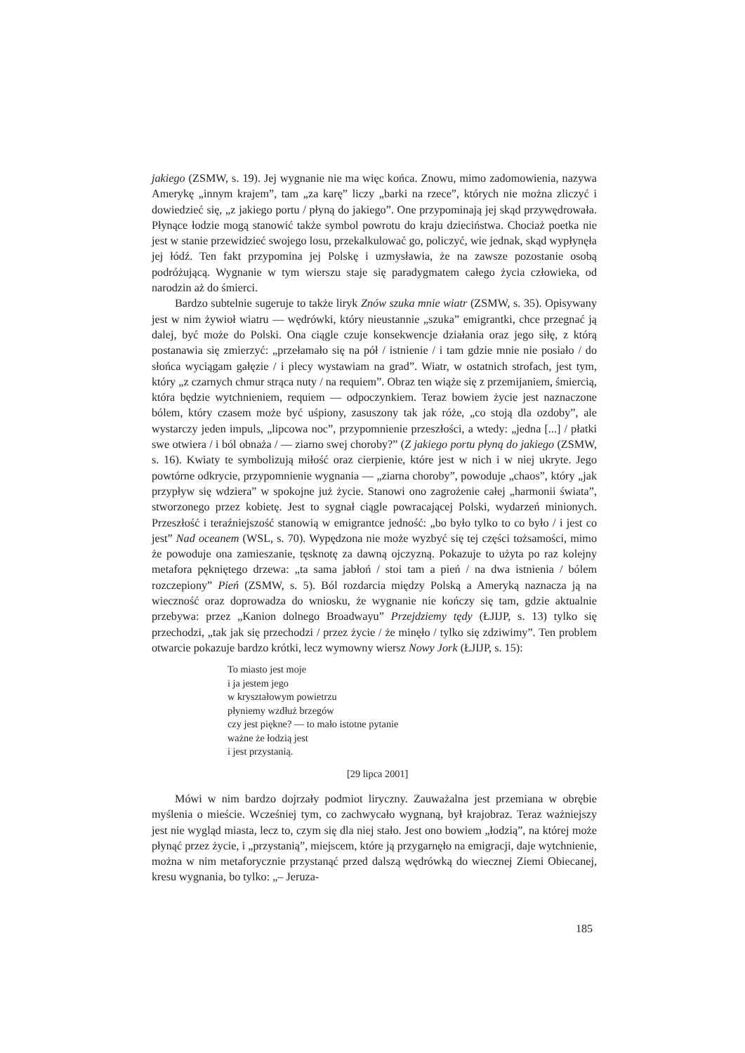jakiego (ZSMW, s. 19). Jej wygnanie nie ma więc końca. Znowu, mimo zadomowienia, nazywa Amerykę „innym krajem”, tam „za karę” liczy „barki na rzece”, których nie można zliczyć i dowiedzieć się, „z jakiego portu / płyną do jakiego”. One przypominają jej skąd przywędrowała. Płynące łodzie mogą stanowić także symbol powrotu do kraju dzieciństwa. Chociaż poetka nie jest w stanie przewidzieć swojego losu, przekalkulować go, policzyć, wie jednak, skąd wypłynęła jej łódź. Ten fakt przypomina jej Polskę i uzmysławia, że na zawsze pozostanie osobą podróżującą. Wygnanie w tym wierszu staje się paradygmatem całego życia człowieka, od narodzin aż do śmierci.
Bardzo subtelnie sugeruje to także liryk Znów szuka mnie wiatr (ZSMW, s. 35). Opisywany jest w nim żywioł wiatru — wędrówki, który nieustannie „szuka” emigrantki, chce przegnać ją dalej, być może do Polski. Ona ciągle czuje konsekwencje działania oraz jego siłę, z którą postanawia się zmierzyć: „przełamało się na pół / istnienie / i tam gdzie mnie nie posiało / do słońca wyciągam gałęzie / i plecy wystawiam na grad”. Wiatr, w ostatnich strofach, jest tym, który „z czarnych chmur strąca nuty / na requiem”. Obraz ten wiąże się z przemijaniem, śmiercią, która będzie wytchnieniem, requiem — odpoczynkiem. Teraz bowiem życie jest naznaczone bólem, który czasem może być uśpiony, zasuszony tak jak róże, „co stoją dla ozdoby”, ale wystarczy jeden impuls, „lipcowa noc”, przypomnienie przeszłości, a wtedy: „jedna [...] / płatki swe otwiera / i ból obnaża / — ziarno swej choroby?” (Z jakiego portu płyną do jakiego (ZSMW, s. 16). Kwiaty te symbolizują miłość oraz cierpienie, które jest w nich i w niej ukryte. Jego powtórne odkrycie, przypomnienie wygnania — „ziarna choroby”, powoduje „chaos”, który „jak przypływ się wdziera” w spokojne już życie. Stanowi ono zagrożenie całej „harmonii świata”, stworzonego przez kobietę. Jest to sygnał ciągle powracającej Polski, wydarzeń minionych. Przeszłość i teraźniejszość stanowią w emigrantce jedność: „bo było tylko to co było / i jest co jest” Nad oceanem (WSL, s. 70). Wypędzona nie może wyzbyć się tej części tożsamości, mimo że powoduje ona zamieszanie, tęsknotę za dawną ojczyzną. Pokazuje to użyta po raz kolejny metafora pękniętego drzewa: „ta sama jabłoń / stoi tam a pień / na dwa istnienia / bólem rozczepiony” Pień (ZSMW, s. 5). Ból rozdarcia między Polską a Ameryką naznacza ją na wieczność oraz doprowadza do wniosku, że wygnanie nie kończy się tam, gdzie aktualnie przebywa: przez „Kanion dolnego Broadwayu” Przejdziemy tędy (ŁJIJP, s. 13) tylko się przechodzi, „tak jak się przechodzi / przez życie / że minęło / tylko się zdziwimy”. Ten problem otwarcie pokazuje bardzo krótki, lecz wymowny wiersz Nowy Jork (ŁJIJP, s. 15):
To miasto jest moje
i ja jestem jego
w kryształowym powietrzu
płyniemy wzdłuż brzegów
czy jest piękne? — to mało istotne pytanie
ważne że łodzią jest
i jest przystanią.
[29 lipca 2001]
Mówi w nim bardzo dojrzały podmiot liryczny. Zauważalna jest przemiana w obrębie myślenia o mieście. Wcześniej tym, co zachwycało wygnaną, był krajobraz. Teraz ważniejszy jest nie wygląd miasta, lecz to, czym się dla niej stało. Jest ono bowiem „łodzią”, na której może płynąć przez życie, i „przystanią”, miejscem, które ją przygarnęło na emigracji, daje wytchnienie, można w nim metaforycznie przystanąć przed dalszą wędrówką do wiecznej Ziemi Obiecanej, kresu wygnania, bo tylko: „– Jeruza-
185